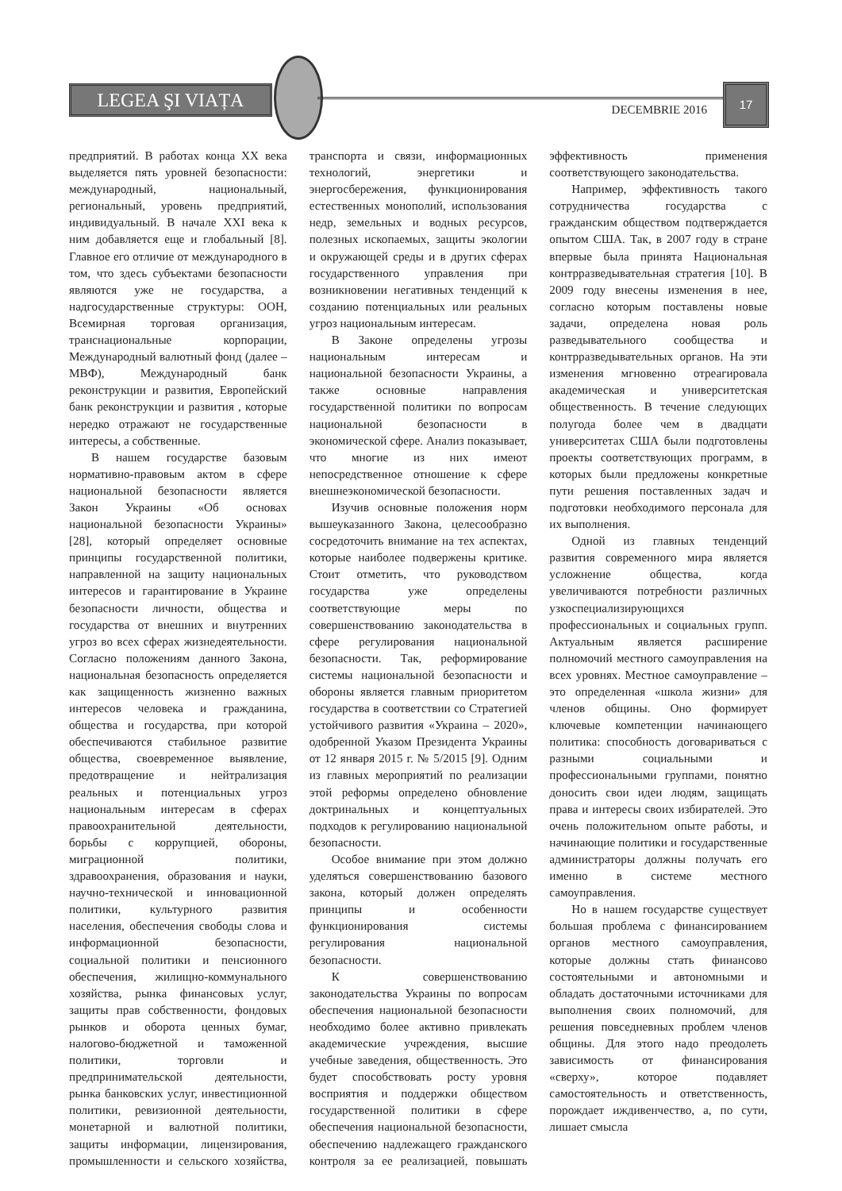LEGEA ŞI VIAȚA
DECEMBRIE 2016
17
предприятий. В работах конца XX века выделяется пять уровней безопасности: международный, национальный, региональный, уровень предприятий, индивидуальный. В начале XXI века к ним добавляется еще и глобальный [8]. Главное его отличие от международного в том, что здесь субъектами безопасности являются уже не государства, а надгосударственные структуры: ООН, Всемирная торговая организация, транснациональные корпорации, Международный валютный фонд (далее – МВФ), Международный банк реконструкции и развития, Европейский банк реконструкции и развития , которые нередко отражают не государственные интересы, а собственные.
В нашем государстве базовым нормативно-правовым актом в сфере национальной безопасности является Закон Украины «Об основах национальной безопасности Украины» [28], который определяет основные принципы государственной политики, направленной на защиту национальных интересов и гарантирование в Украине безопасности личности, общества и государства от внешних и внутренних угроз во всех сферах жизнедеятельности. Согласно положениям данного Закона, национальная безопасность определяется как защищенность жизненно важных интересов человека и гражданина, общества и государства, при которой обеспечиваются стабильное развитие общества, своевременное выявление, предотвращение и нейтрализация реальных и потенциальных угроз национальным интересам в сферах правоохранительной деятельности, борьбы с коррупцией, обороны, миграционной политики, здравоохранения, образования и науки, научно-технической и инновационной политики, культурного развития населения, обеспечения свободы слова и информационной безопасности, социальной политики и пенсионного обеспечения, жилищно-коммунального хозяйства, рынка финансовых услуг, защиты прав собственности, фондовых рынков и оборота ценных бумаг, налогово-бюджетной и таможенной политики, торговли и предпринимательской деятельности, рынка банковских услуг, инвестиционной политики, ревизионной деятельности, монетарной и валютной политики, защиты информации, лицензирования, промышленности и сельского хозяйства, транспорта и связи, информационных технологий, энергетики и энергосбережения, функционирования естественных монополий, использования недр, земельных и водных ресурсов, полезных ископаемых, защиты экологии и окружающей среды и в других сферах государственного управления при возникновении негативных тенденций к созданию потенциальных или реальных угроз национальным интересам.
В Законе определены угрозы национальным интересам и национальной безопасности Украины, а также основные направления государственной политики по вопросам национальной безопасности в экономической сфере. Анализ показывает, что многие из них имеют непосредственное отношение к сфере внешнеэкономической безопасности.
Изучив основные положения норм вышеуказанного Закона, целесообразно сосредоточить внимание на тех аспектах, которые наиболее подвержены критике. Стоит отметить, что руководством государства уже определены соответствующие меры по совершенствованию законодательства в сфере регулирования национальной безопасности. Так, реформирование системы национальной безопасности и обороны является главным приоритетом государства в соответствии со Стратегией устойчивого развития «Украина – 2020», одобренной Указом Президента Украины от 12 января 2015 г. № 5/2015 [9]. Одним из главных мероприятий по реализации этой реформы определено обновление доктринальных и концептуальных подходов к регулированию национальной безопасности.
Особое внимание при этом должно уделяться совершенствованию базового закона, который должен определять принципы и особенности функционирования системы регулирования национальной безопасности.
К совершенствованию законодательства Украины по вопросам обеспечения национальной безопасности необходимо более активно привлекать академические учреждения, высшие учебные заведения, общественность. Это будет способствовать росту уровня восприятия и поддержки обществом государственной политики в сфере обеспечения национальной безопасности, обеспечению надлежащего гражданского контроля за ее реализацией, повышать эффективность применения соответствующего законодательства.
Например, эффективность такого сотрудничества государства с гражданским обществом подтверждается опытом США. Так, в 2007 году в стране впервые была принята Национальная контрразведывательная стратегия [10]. В 2009 году внесены изменения в нее, согласно которым поставлены новые задачи, определена новая роль разведывательного сообщества и контрразведывательных органов. На эти изменения мгновенно отреагировала академическая и университетская общественность. В течение следующих полугода более чем в двадцати университетах США были подготовлены проекты соответствующих программ, в которых были предложены конкретные пути решения поставленных задач и подготовки необходимого персонала для их выполнения.
Одной из главных тенденций развития современного мира является усложнение общества, когда увеличиваются потребности различных узкоспециализирующихся профессиональных и социальных групп. Актуальным является расширение полномочий местного самоуправления на всех уровнях. Местное самоуправление – это определенная «школа жизни» для членов общины. Оно формирует ключевые компетенции начинающего политика: способность договариваться с разными социальными и профессиональными группами, понятно доносить свои идеи людям, защищать права и интересы своих избирателей. Это очень положительном опыте работы, и начинающие политики и государственные администраторы должны получать его именно в системе местного самоуправления.
Но в нашем государстве существует большая проблема с финансированием органов местного самоуправления, которые должны стать финансово состоятельными и автономными и обладать достаточными источниками для выполнения своих полномочий, для решения повседневных проблем членов общины. Для этого надо преодолеть зависимость от финансирования «сверху», которое подавляет самостоятельность и ответственность, порождает иждивенчество, а, по сути, лишает смысла